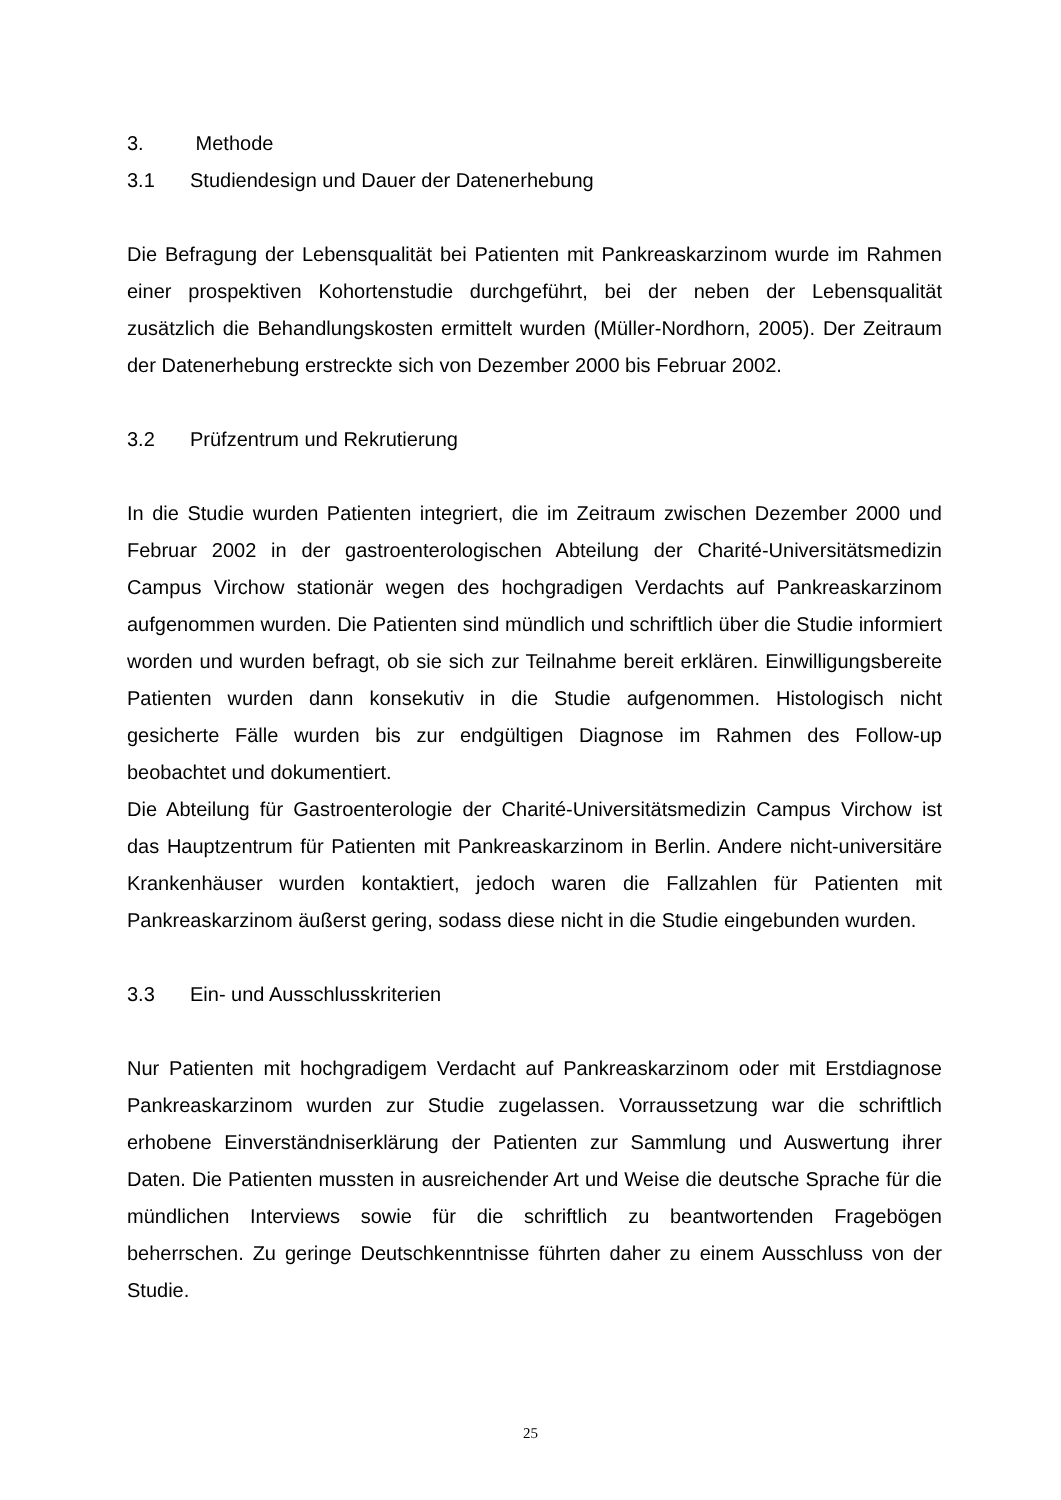3. Methode
3.1 Studiendesign und Dauer der Datenerhebung
Die Befragung der Lebensqualität bei Patienten mit Pankreaskarzinom wurde im Rahmen einer prospektiven Kohortenstudie durchgeführt, bei der neben der Lebensqualität zusätzlich die Behandlungskosten ermittelt wurden (Müller-Nordhorn, 2005). Der Zeitraum der Datenerhebung erstreckte sich von Dezember 2000 bis Februar 2002.
3.2 Prüfzentrum und Rekrutierung
In die Studie wurden Patienten integriert, die im Zeitraum zwischen Dezember 2000 und Februar 2002 in der gastroenterologischen Abteilung der Charité-Universitätsmedizin Campus Virchow stationär wegen des hochgradigen Verdachts auf Pankreaskarzinom aufgenommen wurden. Die Patienten sind mündlich und schriftlich über die Studie informiert worden und wurden befragt, ob sie sich zur Teilnahme bereit erklären. Einwilligungsbereite Patienten wurden dann konsekutiv in die Studie aufgenommen. Histologisch nicht gesicherte Fälle wurden bis zur endgültigen Diagnose im Rahmen des Follow-up beobachtet und dokumentiert.
Die Abteilung für Gastroenterologie der Charité-Universitätsmedizin Campus Virchow ist das Hauptzentrum für Patienten mit Pankreaskarzinom in Berlin. Andere nicht-universitäre Krankenhäuser wurden kontaktiert, jedoch waren die Fallzahlen für Patienten mit Pankreaskarzinom äußerst gering, sodass diese nicht in die Studie eingebunden wurden.
3.3 Ein- und Ausschlusskriterien
Nur Patienten mit hochgradigem Verdacht auf Pankreaskarzinom oder mit Erstdiagnose Pankreaskarzinom wurden zur Studie zugelassen. Vorraussetzung war die schriftlich erhobene Einverständniserklärung der Patienten zur Sammlung und Auswertung ihrer Daten. Die Patienten mussten in ausreichender Art und Weise die deutsche Sprache für die mündlichen Interviews sowie für die schriftlich zu beantwortenden Fragebögen beherrschen. Zu geringe Deutschkenntnisse führten daher zu einem Ausschluss von der Studie.
25